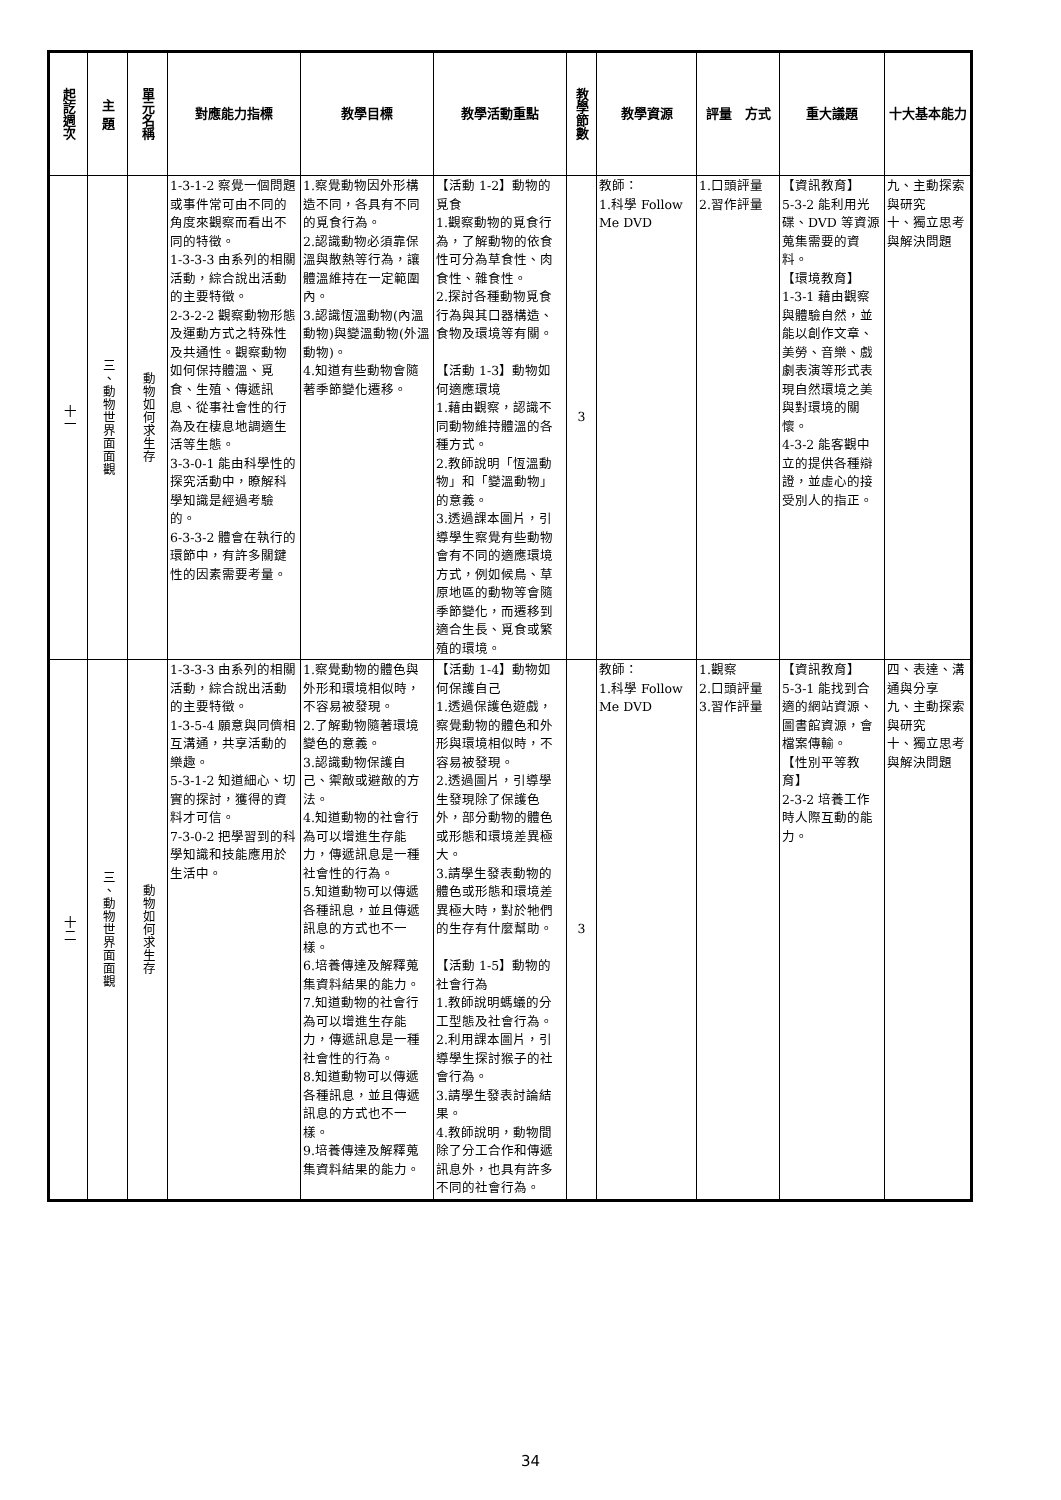| 起訖週次 | 主 題 | 單元名稱 | 對應能力指標 | 教學目標 | 教學活動重點 | 教學節數 | 教學資源 | 評量 方式 | 重大議題 | 十大基本能力 |
| --- | --- | --- | --- | --- | --- | --- | --- | --- | --- | --- |
| 十一 | 三、動物世界面面觀 | 動物如何求生存 | 1-3-1-2 察覺一個問題或事件常可由不同的角度來觀察而看出不同的特徵。 1-3-3-3 由系列的相關活動，綜合說出活動的主要特徵。 2-3-2-2 觀察動物形態及運動方式之特殊性及共通性。觀察動物如何保持體溫、覓食、生殖、傳遞訊息、從事社會性的行為及在棲息地調適生活等生態。 3-3-0-1 能由科學性的探究活動中，瞭解科學知識是經過考驗的。 6-3-3-2 體會在執行的環節中，有許多關鍵性的因素需要考量。 | 1.察覺動物因外形構造不同，各具有不同的覓食行為。 2.認識動物必須靠保溫與散熱等行為，讓體溫維持在一定範圍內。 3.認識恆溫動物(內溫動物)與變溫動物(外溫動物)。 4.知道有些動物會隨著季節變化遷移。 | 【活動 1-2】動物的覓食 1.觀察動物的覓食行為，了解動物的依食性可分為草食性、肉食性、雜食性。 2.探討各種動物覓食行為與其口器構造、食物及環境等有關。 【活動 1-3】動物如何適應環境 1.藉由觀察，認識不同動物維持體溫的各種方式。 2.教師說明「恆溫動物」和「變溫動物」的意義。 3.透過課本圖片，引導學生察覺有些動物會有不同的適應環境方式，例如候鳥、草原地區的動物等會隨季節變化，而遷移到適合生長、覓食或繁殖的環境。 | 3 | 教師： 1.科學 Follow Me DVD | 1.口頭評量 2.習作評量 | 【資訊教育】 5-3-2 能利用光碟、DVD 等資源蒐集需要的資料。 【環境教育】 1-3-1 藉由觀察與體驗自然，並能以創作文章、美勞、音樂、戲劇表演等形式表現自然環境之美與對環境的關懷。 4-3-2 能客觀中立的提供各種辯證，並虛心的接受別人的指正。 | 九、主動探索與研究 十、獨立思考與解決問題 |
| 十二 | 三、動物世界面面觀 | 動物如何求生存 | 1-3-3-3 由系列的相關活動，綜合說出活動的主要特徵。 1-3-5-4 願意與同儕相互溝通，共享活動的樂趣。 5-3-1-2 知道細心、切實的探討，獲得的資料才可信。 7-3-0-2 把學習到的科學知識和技能應用於生活中。 | 1.察覺動物的體色與外形和環境相似時，不容易被發現。 2.了解動物隨著環境變色的意義。 3.認識動物保護自己、禦敵或避敵的方法。 4.知道動物的社會行為可以增進生存能力，傳遞訊息是一種社會性的行為。 5.知道動物可以傳遞各種訊息，並且傳遞訊息的方式也不一樣。 6.培養傳達及解釋蒐集資料結果的能力。 7.知道動物的社會行為可以增進生存能力，傳遞訊息是一種社會性的行為。 8.知道動物可以傳遞各種訊息，並且傳遞訊息的方式也不一樣。 9.培養傳達及解釋蒐集資料結果的能力。 | 【活動 1-4】動物如何保護自己 1.透過保護色遊戲，察覺動物的體色和外形與環境相似時，不容易被發現。 2.透過圖片，引導學生發現除了保護色外，部分動物的體色或形態和環境差異極大。 3.請學生發表動物的體色或形態和環境差異極大時，對於牠們的生存有什麼幫助。 【活動 1-5】動物的社會行為 1.教師說明螞蟻的分工型態及社會行為。 2.利用課本圖片，引導學生探討猴子的社會行為。 3.請學生發表討論結果。 4.教師說明，動物間除了分工合作和傳遞訊息外，也具有許多不同的社會行為。 | 3 | 教師： 1.科學 Follow Me DVD | 1.觀察 2.口頭評量 3.習作評量 | 【資訊教育】 5-3-1 能找到合適的網站資源、圖書館資源，會檔案傳輸。 【性別平等教育】 2-3-2 培養工作時人際互動的能力。 | 四、表達、溝通與分享 九、主動探索與研究 十、獨立思考與解決問題 |
34